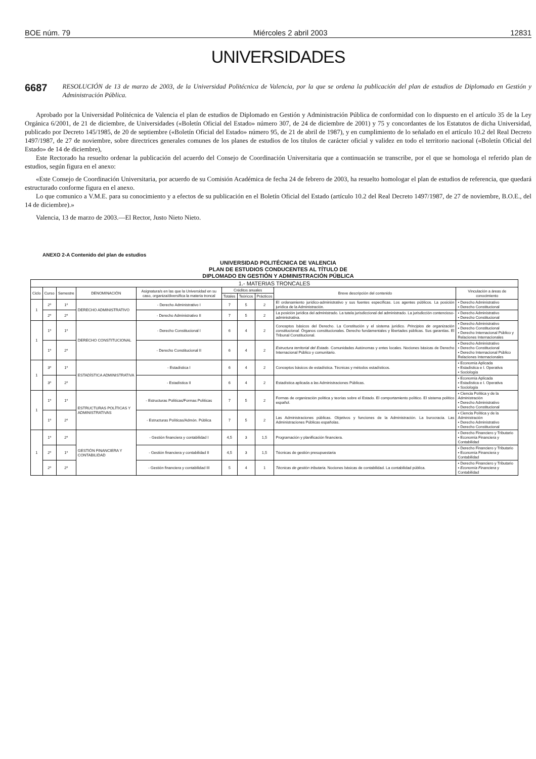BOE núm. 79 Miércoles 2 abril 2003 12831
UNIVERSIDADES
6687 RESOLUCIÓN de 13 de marzo de 2003, de la Universidad Politécnica de Valencia, por la que se ordena la publicación del plan de estudios de Diplomado en Gestión y Administración Pública.
Aprobado por la Universidad Politécnica de Valencia el plan de estudios de Diplomado en Gestión y Administración Pública de conformidad con lo dispuesto en el artículo 35 de la Ley Orgánica 6/2001, de 21 de diciembre, de Universidades («Boletín Oficial del Estado» número 307, de 24 de diciembre de 2001) y 75 y concordantes de los Estatutos de dicha Universidad, publicado por Decreto 145/1985, de 20 de septiembre («Boletín Oficial del Estado» número 95, de 21 de abril de 1987), y en cumplimiento de lo señalado en el artículo 10.2 del Real Decreto 1497/1987, de 27 de noviembre, sobre directrices generales comunes de los planes de estudios de los títulos de carácter oficial y validez en todo el territorio nacional («Boletín Oficial del Estado» de 14 de diciembre),
Este Rectorado ha resuelto ordenar la publicación del acuerdo del Consejo de Coordinación Universitaria que a continuación se transcribe, por el que se homologa el referido plan de estudios, según figura en el anexo:
«Este Consejo de Coordinación Universitaria, por acuerdo de su Comisión Académica de fecha 24 de febrero de 2003, ha resuelto homologar el plan de estudios de referencia, que quedará estructurado conforme figura en el anexo.
Lo que comunico a V.M.E. para su conocimiento y a efectos de su publicación en el Boletín Oficial del Estado (artículo 10.2 del Real Decreto 1497/1987, de 27 de noviembre, B.O.E., del 14 de diciembre).»
Valencia, 13 de marzo de 2003.—El Rector, Justo Nieto Nieto.
ANEXO 2-A Contenido del plan de estudios
UNIVERSIDAD POLITÉCNICA DE VALENCIA
PLAN DE ESTUDIOS CONDUCENTES AL TÍTULO DE
DIPLOMADO EN GESTIÓN Y ADMINISTRACIÓN PÚBLICA
| 1.- MATERIAS TRONCALES | | | | | | | | | |
| --- | --- | --- | --- | --- | --- | --- | --- | --- | --- |
| Ciclo | Curso | Semestre | DENOMINACIÓN | Asignatura/s en las que la Universidad en su caso, organiza/diversifica la materia troncal | Créditos anuales | | | Breve descripción del contenido | Vinculación a áreas de conocimiento |
| | | | | | Totales | Teóricos | Prácticos | | |
| 1 | 2º | 1º | DERECHO ADMINISTRATIVO | - Derecho Administrativo I | 7 | 5 | 2 | El ordenamiento jurídico-administrativo y sus fuentes específicas. Los agentes públicos. La posición jurídica de la Administración. | ▪ Derecho Administrativo ▪ Derecho Constitucional |
| | 2º | 2º | | - Derecho Administrativo II | 7 | 5 | 2 | La posición jurídica del administrado. La tutela jurisdiccional del administrado. La jurisdicción contencioso-administrativa. | ▪ Derecho Administrativo ▪ Derecho Constitucional |
| 1 | 1º | 1º | DERECHO CONSTITUCIONAL | - Derecho Constitucional I | 6 | 4 | 2 | Conceptos básicos del Derecho. La Constitución y el sistema jurídico. Principios de organización constitucional. Órganos constitucionales. Derecho fundamentales y libertades públicas. Sus garantías. El Tribunal Constitucional. | ▪ Derecho Administrativo ▪ Derecho Constitucional ▪ Derecho Internacional Público y Relaciones Internacionales |
| | 1º | 2º | | - Derecho Constitucional II | 6 | 4 | 2 | Estructura territorial del Estado. Comunidades Autónomas y entes locales. Nociones básicas de Derecho Internacional Público y comunitario. | ▪ Derecho Administrativo ▪ Derecho Constitucional ▪ Derecho Internacional Público Relaciones Internacionales |
| 1 | 3º | 1º | ESTADÍSTICA ADMINISTRATIVA | - Estadística I | 6 | 4 | 2 | Conceptos básicos de estadística. Técnicas y métodos estadísticos. | ▪ Economía Aplicada ▪ Estadística e I. Operativa ▪ Sociología |
| | 3º | 2º | | - Estadística II | 6 | 4 | 2 | Estadística aplicada a las Administraciones Públicas. | ▪ Economía Aplicada ▪ Estadística e I. Operativa ▪ Sociología |
| 1 | 1º | 1º | ESTRUCTURAS POLÍTICAS Y ADMINISTRATIVAS | - Estructuras Políticas/Formas Políticas | 7 | 5 | 2 | Formas de organización política y teorías sobre el Estado. El comportamiento político. El sistema político español. | ▪ Ciencia Política y de la Administración ▪ Derecho Administrativo ▪ Derecho Constitucional |
| | 1º | 2º | | - Estructuras Políticas/Admón. Pública | 7 | 5 | 2 | Las Administraciones públicas. Objetivos y funciones de la Administración. La burocracia. Las Administraciones Públicas españolas. | ▪ Ciencia Política y de la Administración ▪ Derecho Administrativo ▪ Derecho Constitucional |
| 1 | 1º | 2º | GESTIÓN FINANCIERA Y CONTABILIDAD | - Gestión financiera y contabilidad I | 4,5 | 3 | 1,5 | Programación y planificación financiera. | ▪ Derecho Financiero y Tributario ▪ Economía Financiera y Contabilidad |
| | 2º | 1º | | - Gestión financiera y contabilidad II | 4,5 | 3 | 1,5 | Técnicas de gestión presupuestaria | ▪ Derecho Financiero y Tributario ▪ Economía Financiera y Contabilidad |
| | 2º | 2º | | - Gestión financiera y contabilidad III | 5 | 4 | 1 | Técnicas de gestión tributaria. Nociones básicas de contabilidad. La contabilidad pública. | ▪ Derecho Financiero y Tributario ▪ Economía Financiera y Contabilidad |